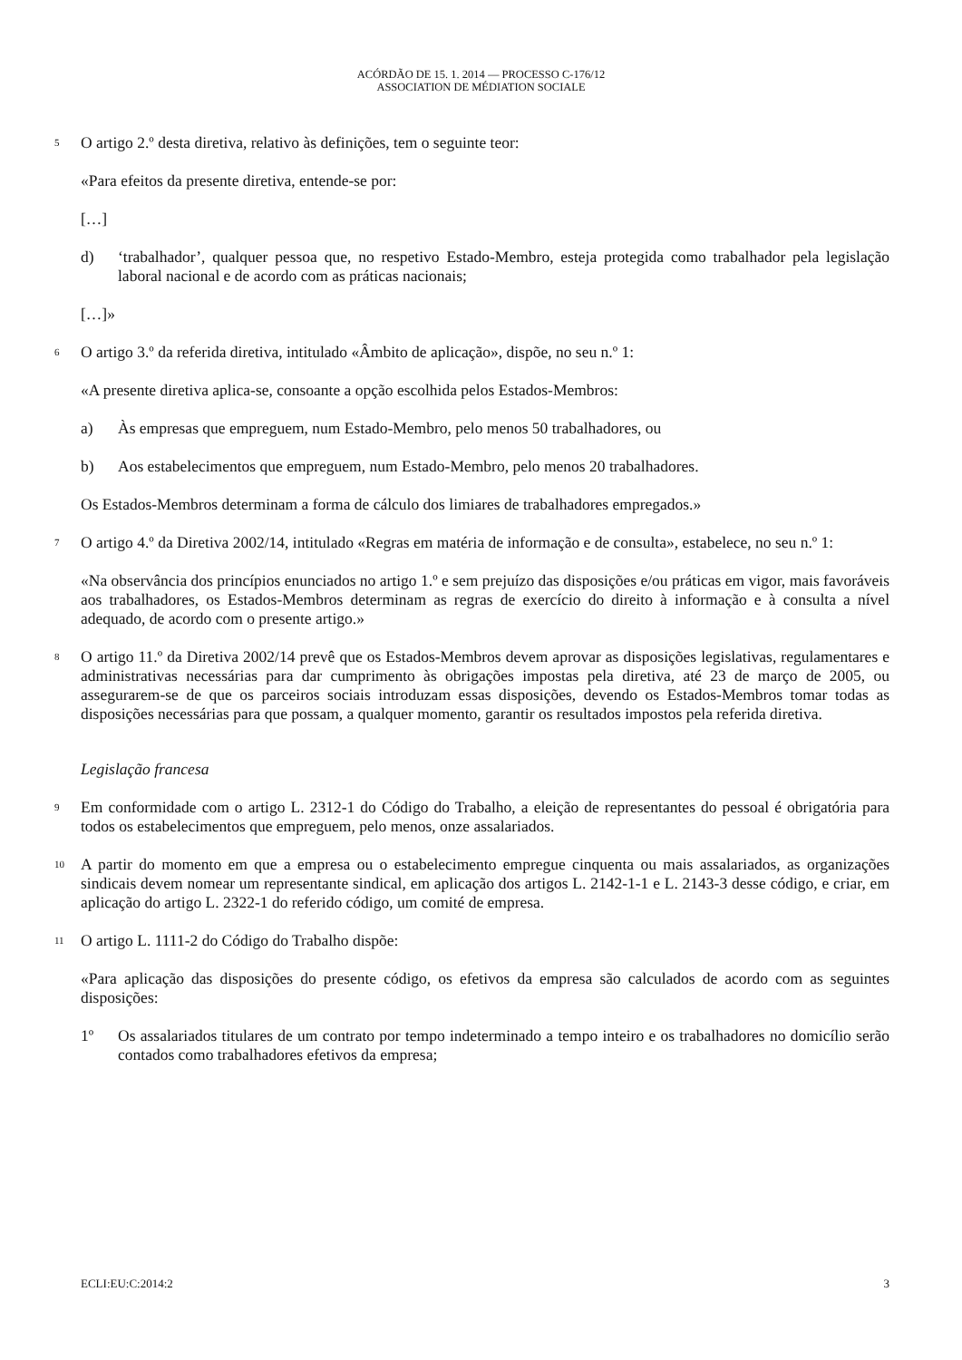ACÓRDÃO DE 15. 1. 2014 — PROCESSO C-176/12
ASSOCIATION DE MÉDIATION SOCIALE
5 O artigo 2.º desta diretiva, relativo às definições, tem o seguinte teor:
«Para efeitos da presente diretiva, entende-se por:
[…]
d) ‘trabalhador’, qualquer pessoa que, no respetivo Estado-Membro, esteja protegida como trabalhador pela legislação laboral nacional e de acordo com as práticas nacionais;
[…]»
6 O artigo 3.º da referida diretiva, intitulado «Âmbito de aplicação», dispõe, no seu n.º 1:
«A presente diretiva aplica-se, consoante a opção escolhida pelos Estados-Membros:
a) Às empresas que empreguem, num Estado-Membro, pelo menos 50 trabalhadores, ou
b) Aos estabelecimentos que empreguem, num Estado-Membro, pelo menos 20 trabalhadores.
Os Estados-Membros determinam a forma de cálculo dos limiares de trabalhadores empregados.»
7 O artigo 4.º da Diretiva 2002/14, intitulado «Regras em matéria de informação e de consulta», estabelece, no seu n.º 1:
«Na observância dos princípios enunciados no artigo 1.º e sem prejuízo das disposições e/ou práticas em vigor, mais favoráveis aos trabalhadores, os Estados-Membros determinam as regras de exercício do direito à informação e à consulta a nível adequado, de acordo com o presente artigo.»
8 O artigo 11.º da Diretiva 2002/14 prevê que os Estados-Membros devem aprovar as disposições legislativas, regulamentares e administrativas necessárias para dar cumprimento às obrigações impostas pela diretiva, até 23 de março de 2005, ou assegurarem-se de que os parceiros sociais introduzam essas disposições, devendo os Estados-Membros tomar todas as disposições necessárias para que possam, a qualquer momento, garantir os resultados impostos pela referida diretiva.
Legislação francesa
9 Em conformidade com o artigo L. 2312-1 do Código do Trabalho, a eleição de representantes do pessoal é obrigatória para todos os estabelecimentos que empreguem, pelo menos, onze assalariados.
10 A partir do momento em que a empresa ou o estabelecimento empregue cinquenta ou mais assalariados, as organizações sindicais devem nomear um representante sindical, em aplicação dos artigos L. 2142-1-1 e L. 2143-3 desse código, e criar, em aplicação do artigo L. 2322-1 do referido código, um comité de empresa.
11 O artigo L. 1111-2 do Código do Trabalho dispõe:
«Para aplicação das disposições do presente código, os efetivos da empresa são calculados de acordo com as seguintes disposições:
1º Os assalariados titulares de um contrato por tempo indeterminado a tempo inteiro e os trabalhadores no domicílio serão contados como trabalhadores efetivos da empresa;
ECLI:EU:C:2014:2 3